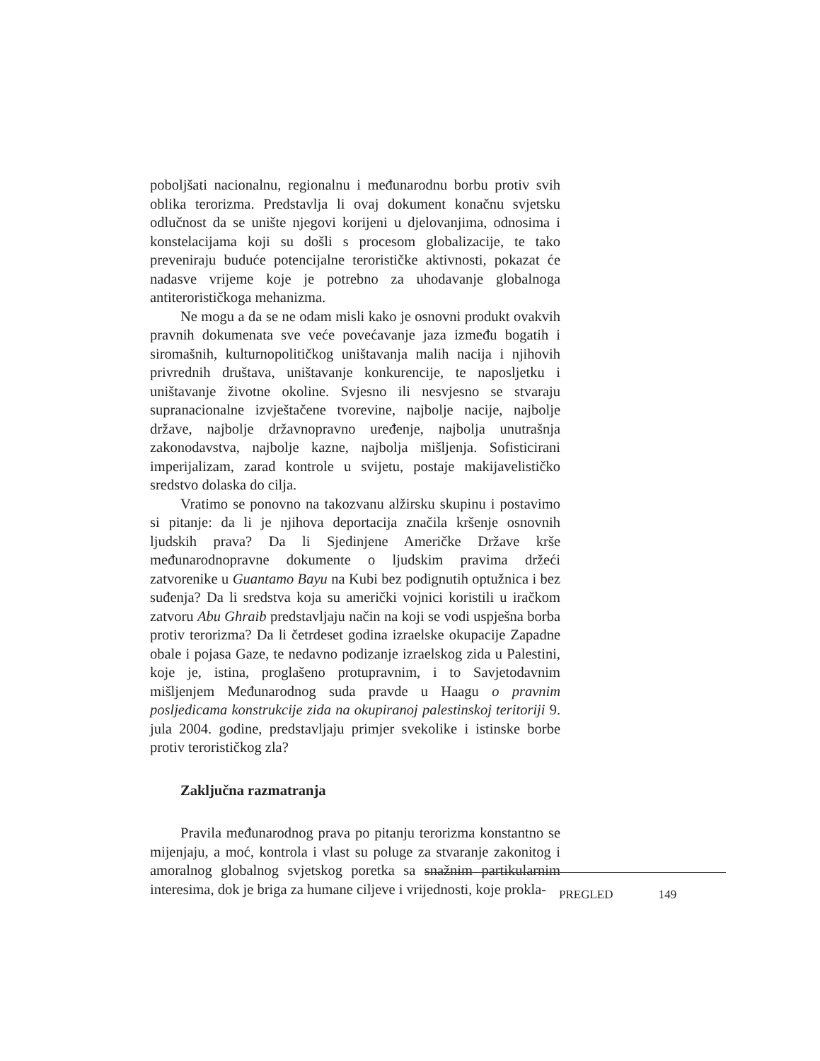poboljšati nacionalnu, regionalnu i međunarodnu borbu protiv svih oblika terorizma. Predstavlja li ovaj dokument konačnu svjetsku odlučnost da se unište njegovi korijeni u djelovanjima, odnosima i konstelacijama koji su došli s procesom globalizacije, te tako preveniraju buduće potencijalne terorističke aktivnosti, pokazat će nadasve vrijeme koje je potrebno za uhodavanje globalnoga antiterorističkoga mehanizma.
Ne mogu a da se ne odam misli kako je osnovni produkt ovakvih pravnih dokumenata sve veće povećavanje jaza između bogatih i siromašnih, kulturnopolitičkog uništavanja malih nacija i njihovih privrednih društava, uništavanje konkurencije, te naposljetku i uništavanje životne okoline. Svjesno ili nesvjesno se stvaraju supranacionalne izvještačene tvorevine, najbolje nacije, najbolje države, najbolje državnopravno uređenje, najbolja unutrašnja zakonodavstva, najbolje kazne, najbolja mišljenja. Sofisticirani imperijalizam, zarad kontrole u svijetu, postaje makijavelističko sredstvo dolaska do cilja.
Vratimo se ponovno na takozvanu alžirsku skupinu i postavimo si pitanje: da li je njihova deportacija značila kršenje osnovnih ljudskih prava? Da li Sjedinjene Američke Države krše međunarodnopravne dokumente o ljudskim pravima držeći zatvorenike u Guantamo Bayu na Kubi bez podignutih optužnica i bez suđenja? Da li sredstva koja su američki vojnici koristili u iračkom zatvoru Abu Ghraib predstavljaju način na koji se vodi uspješna borba protiv terorizma? Da li četrdeset godina izraelske okupacije Zapadne obale i pojasa Gaze, te nedavno podizanje izraelskog zida u Palestini, koje je, istina, proglašeno protupravnim, i to Savjetodavnim mišljenjem Međunarodnog suda pravde u Haagu o pravnim posljedicama konstrukcije zida na okupiranoj palestinskoj teritoriji 9. jula 2004. godine, predstavljaju primjer svekolike i istinske borbe protiv terorističkog zla?
Zaključna razmatranja
Pravila međunarodnog prava po pitanju terorizma konstantno se mijenjaju, a moć, kontrola i vlast su poluge za stvaranje zakonitog i amoralnog globalnog svjetskog poretka sa snažnim partikularnim interesima, dok je briga za humane ciljeve i vrijednosti, koje prokla-
PREGLED 149